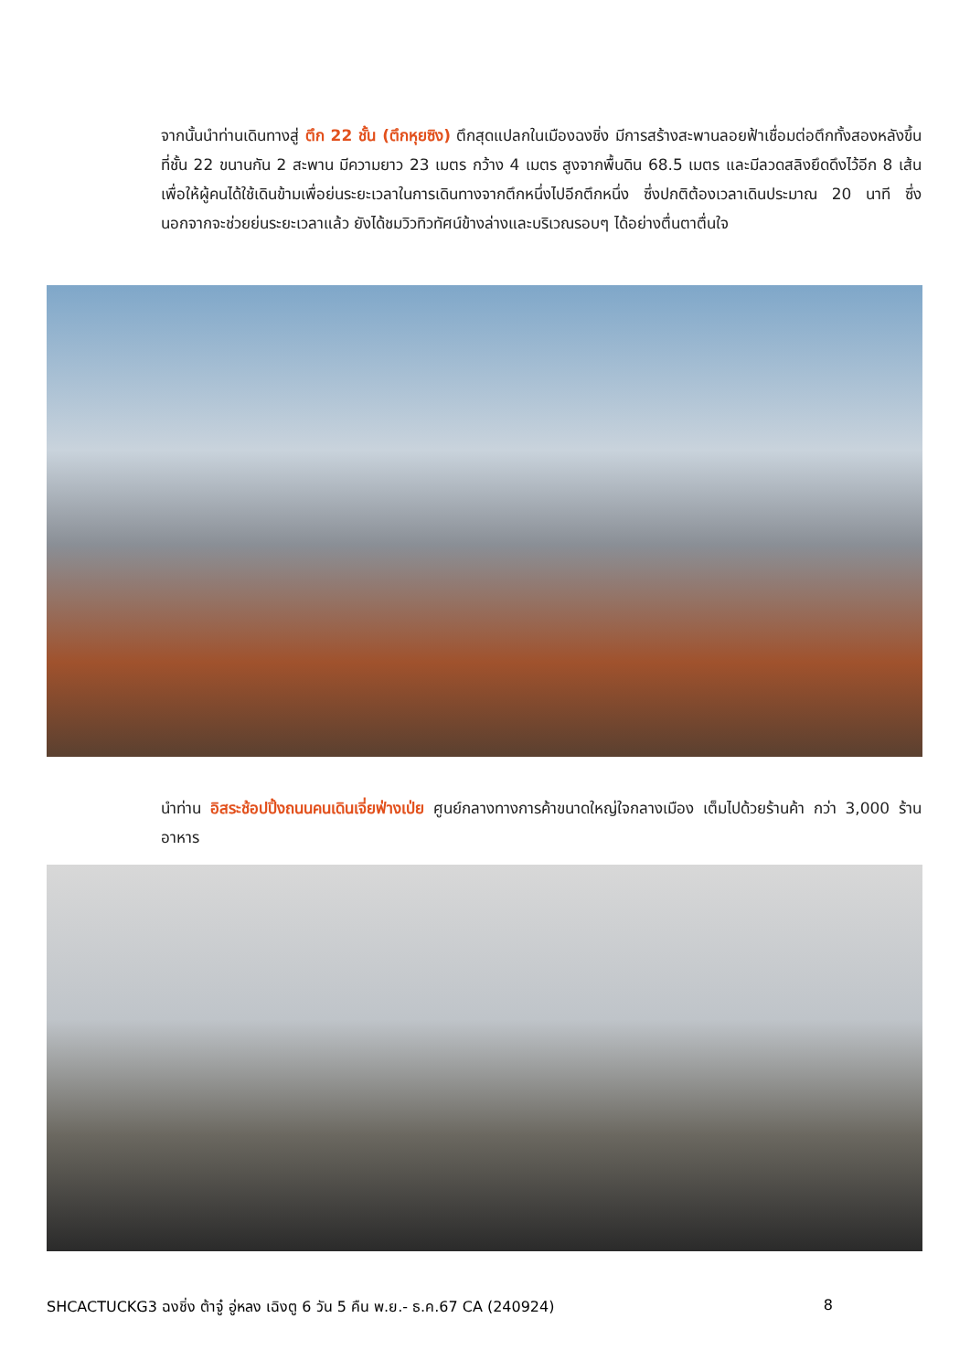จากนั้นนำท่านเดินทางสู่ ตึก 22 ชั้น (ตึกหุยซิง) ตึกสุดแปลกในเมืองฉงชิ่ง มีการสร้างสะพานลอยฟ้าเชื่อมต่อตึกทั้งสองหลังขึ้นที่ชั้น 22 ขนานกัน 2 สะพาน มีความยาว 23 เมตร กว้าง 4 เมตร สูงจากพื้นดิน 68.5 เมตร และมีลวดสลิงยึดดึงไว้อีก 8 เส้น เพื่อให้ผู้คนได้ใช้เดินข้ามเพื่อย่นระยะเวลาในการเดินทางจากตึกหนึ่งไปอีกตึกหนึ่ง ซึ่งปกติต้องเวลาเดินประมาณ 20 นาที ซึ่งนอกจากจะช่วยย่นระยะเวลาแล้ว ยังได้ชมวิวทิวทัศน์ข้างล่างและบริเวณรอบๆ ได้อย่างตื่นตาตื่นใจ
นำท่าน อิสระช้อปปิ้งถนนคนเดินเจี่ยฟ่างเป่ย ศูนย์กลางทางการค้าขนาดใหญ่ใจกลางเมือง เต็มไปด้วยร้านค้า กว่า 3,000 ร้านอาหาร
SHCACTUCKG3 ฉงชิ่ง ต้าจู๋ อู่หลง เฉิงตู 6 วัน 5 คืน พ.ย.- ธ.ค.67 CA (240924) 8